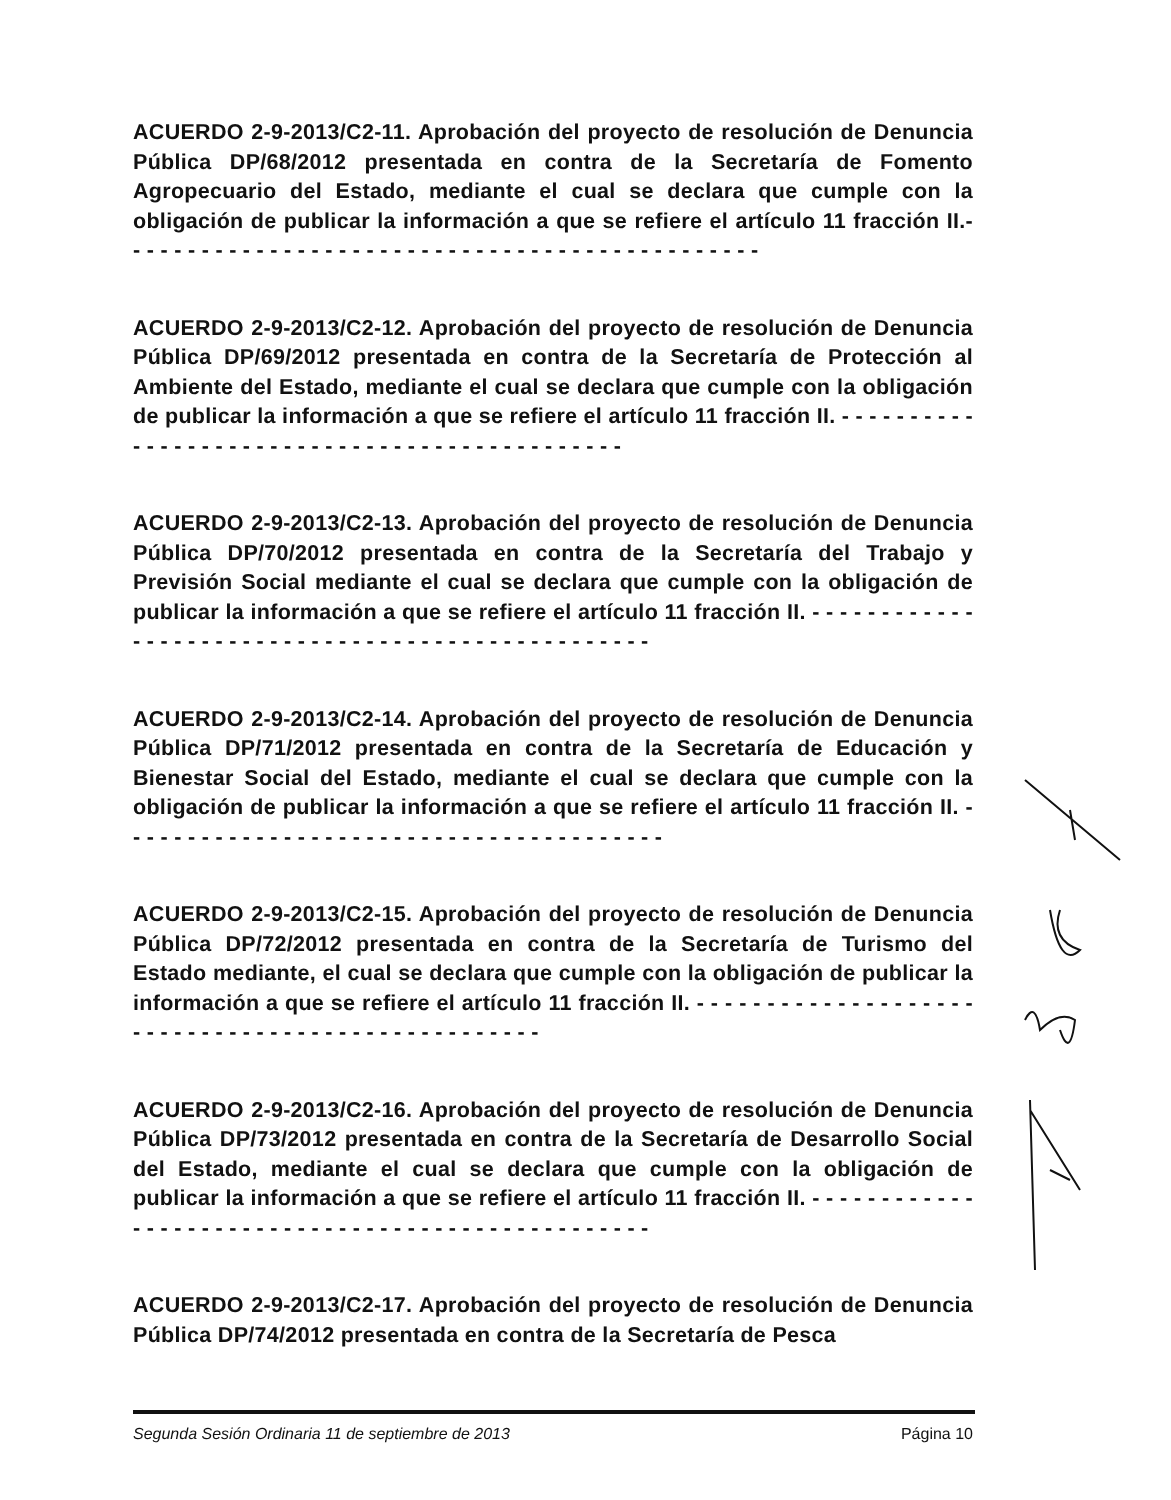ACUERDO 2-9-2013/C2-11. Aprobación del proyecto de resolución de Denuncia Pública DP/68/2012 presentada en contra de la Secretaría de Fomento Agropecuario del Estado, mediante el cual se declara que cumple con la obligación de publicar la información a que se refiere el artículo 11 fracción II.- - - - - - - - - - - - - - - - - - - - - - - - - - - - - - - - - - - - - - - - - - - - - - -
ACUERDO 2-9-2013/C2-12. Aprobación del proyecto de resolución de Denuncia Pública DP/69/2012 presentada en contra de la Secretaría de Protección al Ambiente del Estado, mediante el cual se declara que cumple con la obligación de publicar la información a que se refiere el artículo 11 fracción II. - - - - - - - - - - - - - - - - - - - - - - - - - - - - - - - - - - - - - - - - - - - - - -
ACUERDO 2-9-2013/C2-13. Aprobación del proyecto de resolución de Denuncia Pública DP/70/2012 presentada en contra de la Secretaría del Trabajo y Previsión Social mediante el cual se declara que cumple con la obligación de publicar la información a que se refiere el artículo 11 fracción II. - - - - - - - - - - - - - - - - - - - - - - - - - - - - - - - - - - - - - - - - - - - - - - - - - -
ACUERDO 2-9-2013/C2-14. Aprobación del proyecto de resolución de Denuncia Pública DP/71/2012 presentada en contra de la Secretaría de Educación y Bienestar Social del Estado, mediante el cual se declara que cumple con la obligación de publicar la información a que se refiere el artículo 11 fracción II. - - - - - - - - - - - - - - - - - - - - - - - - - - - - - - - - - - - - - - - -
ACUERDO 2-9-2013/C2-15. Aprobación del proyecto de resolución de Denuncia Pública DP/72/2012 presentada en contra de la Secretaría de Turismo del Estado mediante, el cual se declara que cumple con la obligación de publicar la información a que se refiere el artículo 11 fracción II. - - - - - - - - - - - - - - - - - - - - - - - - - - - - - - - - - - - - - - - - - - - - - - - - - -
ACUERDO 2-9-2013/C2-16. Aprobación del proyecto de resolución de Denuncia Pública DP/73/2012 presentada en contra de la Secretaría de Desarrollo Social del Estado, mediante el cual se declara que cumple con la obligación de publicar la información a que se refiere el artículo 11 fracción II. - - - - - - - - - - - - - - - - - - - - - - - - - - - - - - - - - - - - - - - - - - - - - - - - - -
ACUERDO 2-9-2013/C2-17. Aprobación del proyecto de resolución de Denuncia Pública DP/74/2012 presentada en contra de la Secretaría de Pesca
Segunda Sesión Ordinaria 11 de septiembre de 2013 Página 10